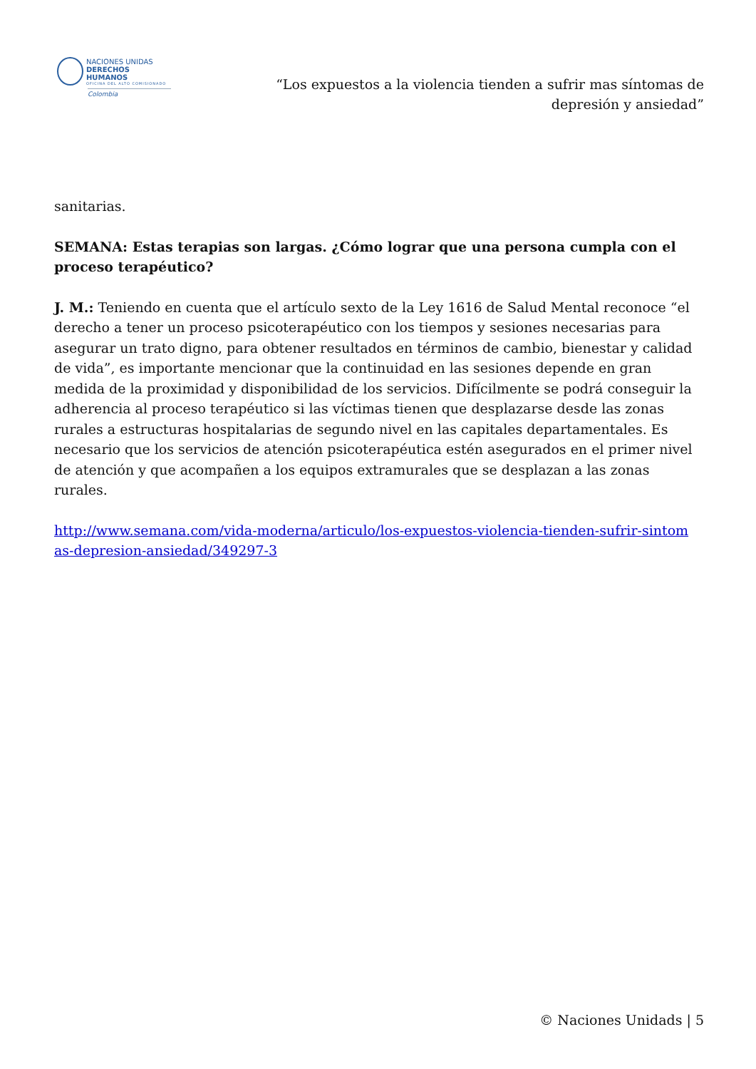NACIONES UNIDAS
DERECHOS HUMANOS
OFICINA DEL ALTO COMISIONADO
Colombia
“Los expuestos a la violencia tienden a sufrir mas síntomas de
depresión y ansiedad”
sanitarias.
SEMANA: Estas terapias son largas. ¿Cómo lograr que una persona cumpla con el proceso terapéutico?
J. M.: Teniendo en cuenta que el artículo sexto de la Ley 1616 de Salud Mental reconoce “el derecho a tener un proceso psicoterapéutico con los tiempos y sesiones necesarias para asegurar un trato digno, para obtener resultados en términos de cambio, bienestar y calidad de vida”, es importante mencionar que la continuidad en las sesiones depende en gran medida de la proximidad y disponibilidad de los servicios. Difícilmente se podrá conseguir la adherencia al proceso terapéutico si las víctimas tienen que desplazarse desde las zonas rurales a estructuras hospitalarias de segundo nivel en las capitales departamentales. Es necesario que los servicios de atención psicoterapéutica estén asegurados en el primer nivel de atención y que acompañen a los equipos extramurales que se desplazan a las zonas rurales.
http://www.semana.com/vida-moderna/articulo/los-expuestos-violencia-tienden-sufrir-sintom as-depresion-ansiedad/349297-3
© Naciones Unidads | 5